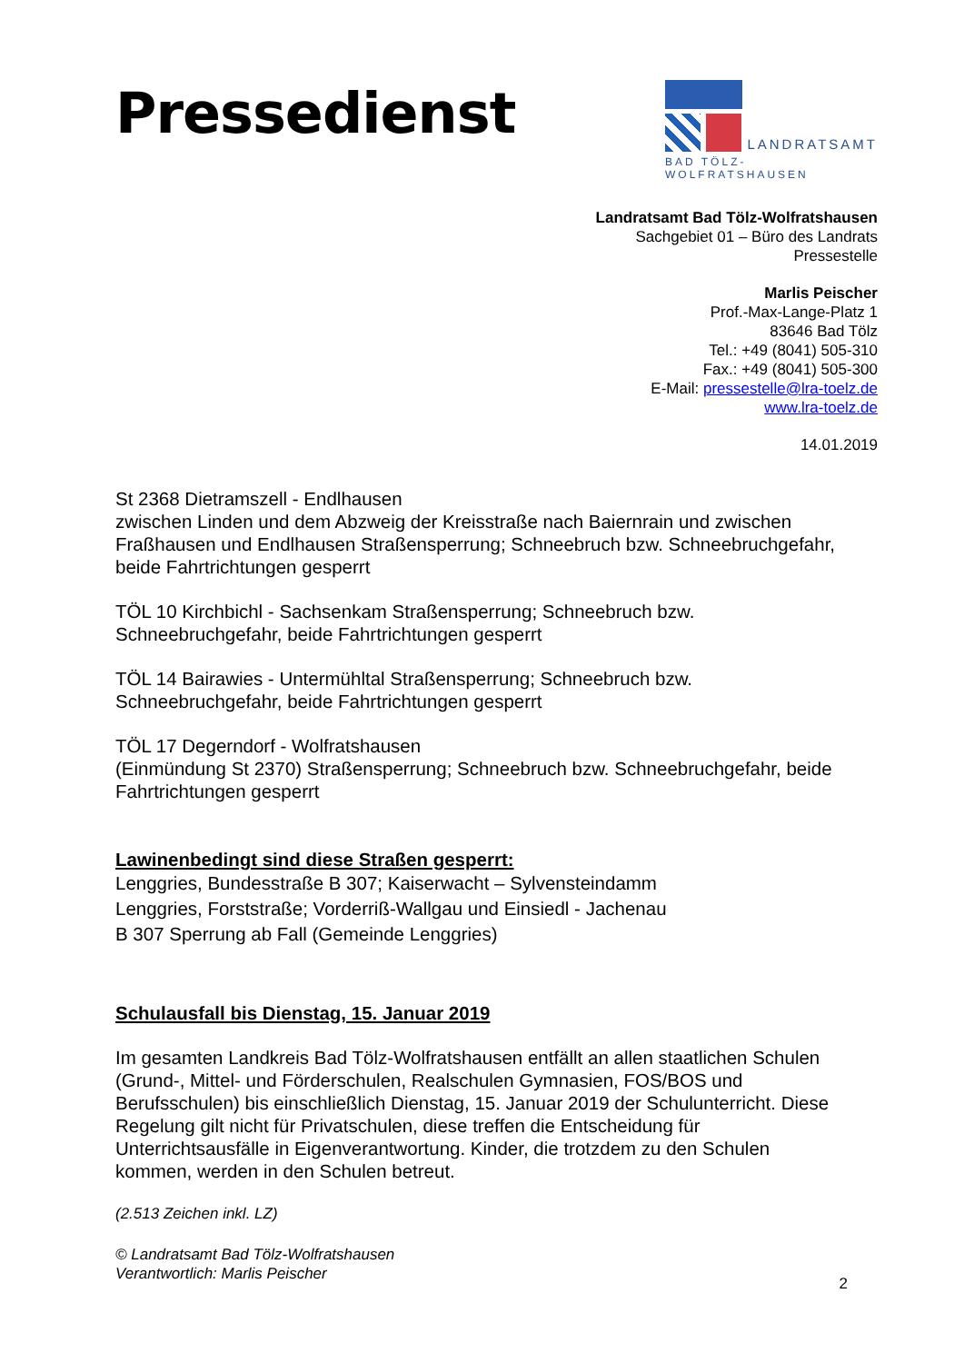Pressedienst
LANDRATSAMT
BAD TÖLZ-WOLFRATSHAUSEN
Landratsamt Bad Tölz-Wolfratshausen
Sachgebiet 01 – Büro des Landrats
Pressestelle
Marlis Peischer
Prof.-Max-Lange-Platz 1
83646 Bad Tölz
Tel.: +49 (8041) 505-310
Fax.: +49 (8041) 505-300
E-Mail: pressestelle@lra-toelz.de
www.lra-toelz.de
14.01.2019
St 2368 Dietramszell - Endlhausen
zwischen Linden und dem Abzweig der Kreisstraße nach Baiernrain und zwischen Fraßhausen und Endlhausen Straßensperrung; Schneebruch bzw. Schneebruchgefahr, beide Fahrtrichtungen gesperrt
TÖL 10 Kirchbichl - Sachsenkam Straßensperrung; Schneebruch bzw. Schneebruchgefahr, beide Fahrtrichtungen gesperrt
TÖL 14 Bairawies - Untermühltal Straßensperrung; Schneebruch bzw. Schneebruchgefahr, beide Fahrtrichtungen gesperrt
TÖL 17 Degerndorf - Wolfratshausen
(Einmündung St 2370) Straßensperrung; Schneebruch bzw. Schneebruchgefahr, beide Fahrtrichtungen gesperrt
Lawinenbedingt sind diese Straßen gesperrt:
Lenggries, Bundesstraße B 307; Kaiserwacht – Sylvensteindamm
Lenggries, Forststraße; Vorderriß-Wallgau und Einsiedl - Jachenau
B 307 Sperrung ab Fall (Gemeinde Lenggries)
Schulausfall bis Dienstag, 15. Januar 2019
Im gesamten Landkreis Bad Tölz-Wolfratshausen entfällt an allen staatlichen Schulen (Grund-, Mittel- und Förderschulen, Realschulen Gymnasien, FOS/BOS und Berufsschulen) bis einschließlich Dienstag, 15. Januar 2019 der Schulunterricht. Diese Regelung gilt nicht für Privatschulen, diese treffen die Entscheidung für Unterrichtsausfälle in Eigenverantwortung. Kinder, die trotzdem zu den Schulen kommen, werden in den Schulen betreut.
(2.513 Zeichen inkl. LZ)
© Landratsamt Bad Tölz-Wolfratshausen
Verantwortlich: Marlis Peischer
2